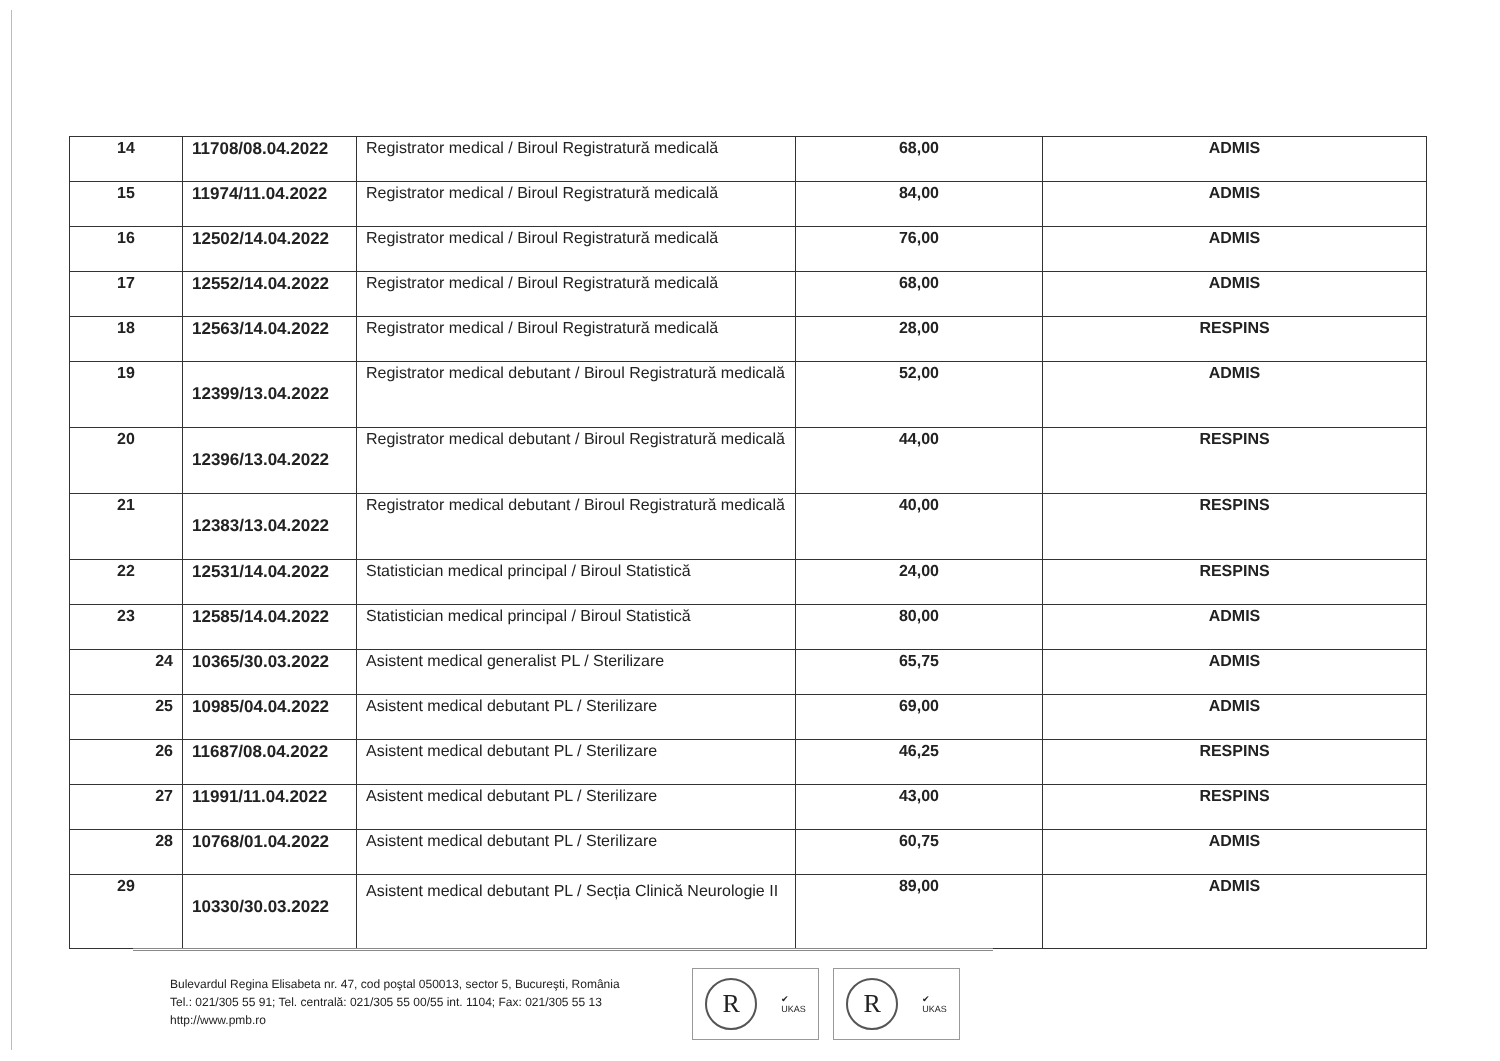| 14 | 11708/08.04.2022 | Registrator medical / Biroul Registratură medicală | 68,00 | ADMIS |
| 15 | 11974/11.04.2022 | Registrator medical / Biroul Registratură medicală | 84,00 | ADMIS |
| 16 | 12502/14.04.2022 | Registrator medical / Biroul Registratură medicală | 76,00 | ADMIS |
| 17 | 12552/14.04.2022 | Registrator medical / Biroul Registratură medicală | 68,00 | ADMIS |
| 18 | 12563/14.04.2022 | Registrator medical / Biroul Registratură medicală | 28,00 | RESPINS |
| 19 | 12399/13.04.2022 | Registrator medical debutant / Biroul Registratură medicală | 52,00 | ADMIS |
| 20 | 12396/13.04.2022 | Registrator medical debutant / Biroul Registratură medicală | 44,00 | RESPINS |
| 21 | 12383/13.04.2022 | Registrator medical debutant / Biroul Registratură medicală | 40,00 | RESPINS |
| 22 | 12531/14.04.2022 | Statistician medical principal / Biroul Statistică | 24,00 | RESPINS |
| 23 | 12585/14.04.2022 | Statistician medical principal / Biroul Statistică | 80,00 | ADMIS |
| 24 | 10365/30.03.2022 | Asistent medical generalist PL / Sterilizare | 65,75 | ADMIS |
| 25 | 10985/04.04.2022 | Asistent medical debutant PL / Sterilizare | 69,00 | ADMIS |
| 26 | 11687/08.04.2022 | Asistent medical debutant PL / Sterilizare | 46,25 | RESPINS |
| 27 | 11991/11.04.2022 | Asistent medical debutant PL / Sterilizare | 43,00 | RESPINS |
| 28 | 10768/01.04.2022 | Asistent medical debutant PL / Sterilizare | 60,75 | ADMIS |
| 29 | 10330/30.03.2022 | Asistent medical debutant PL / Secția Clinică Neurologie II | 89,00 | ADMIS |
Bulevardul Regina Elisabeta nr. 47, cod poştal 050013, sector 5, Bucureşti, România
Tel.: 021/305 55 91; Tel. centrală: 021/305 55 00/55 int. 1104; Fax: 021/305 55 13
http://www.pmb.ro
R
✔
UKAS
R
✔
UKAS